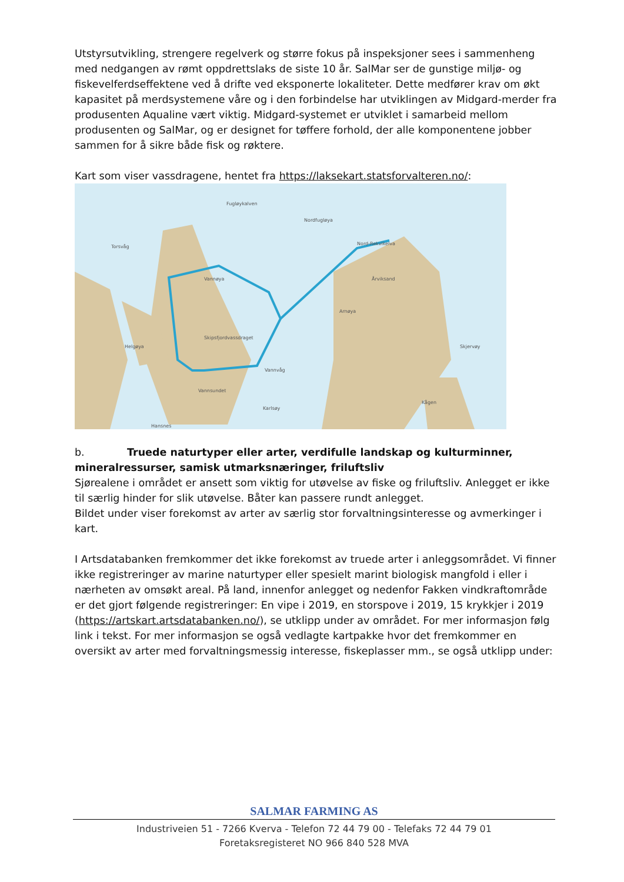Utstyrsutvikling, strengere regelverk og større fokus på inspeksjoner sees i sammenheng med nedgangen av rømt oppdrettslaks de siste 10 år. SalMar ser de gunstige miljø- og fiskevelferdseffektene ved å drifte ved eksponerte lokaliteter. Dette medfører krav om økt kapasitet på merdsystemene våre og i den forbindelse har utviklingen av Midgard-merder fra produsenten Aqualine vært viktig. Midgard-systemet er utviklet i samarbeid mellom produsenten og SalMar, og er designet for tøffere forhold, der alle komponentene jobber sammen for å sikre både fisk og røktere.
Kart som viser vassdragene, hentet fra https://laksekart.statsforvalteren.no/:
Fugløykalven
Nordfugløya
Torsvåg
Nord-Rekvikelva
Vannøya Årviksand
Arnøya
Skipsfjordvassdraget
Helgøya Skjervøy
Vannvåg
Vannsundet
Kågen
Karlsøy
Hansnes
b. Truede naturtyper eller arter, verdifulle landskap og kulturminner, mineralressurser, samisk utmarksnæringer, friluftsliv
Sjørealene i området er ansett som viktig for utøvelse av fiske og friluftsliv. Anlegget er ikke til særlig hinder for slik utøvelse. Båter kan passere rundt anlegget.
Bildet under viser forekomst av arter av særlig stor forvaltningsinteresse og avmerkinger i kart.
I Artsdatabanken fremkommer det ikke forekomst av truede arter i anleggsområdet. Vi finner ikke registreringer av marine naturtyper eller spesielt marint biologisk mangfold i eller i nærheten av omsøkt areal. På land, innenfor anlegget og nedenfor Fakken vindkraftområde er det gjort følgende registreringer: En vipe i 2019, en storspove i 2019, 15 krykkjer i 2019 (https://artskart.artsdatabanken.no/), se utklipp under av området. For mer informasjon følg link i tekst. For mer informasjon se også vedlagte kartpakke hvor det fremkommer en oversikt av arter med forvaltningsmessig interesse, fiskeplasser mm., se også utklipp under:
SALMAR FARMING AS
Industriveien 51 - 7266 Kverva - Telefon 72 44 79 00 - Telefaks 72 44 79 01
Foretaksregisteret NO 966 840 528 MVA